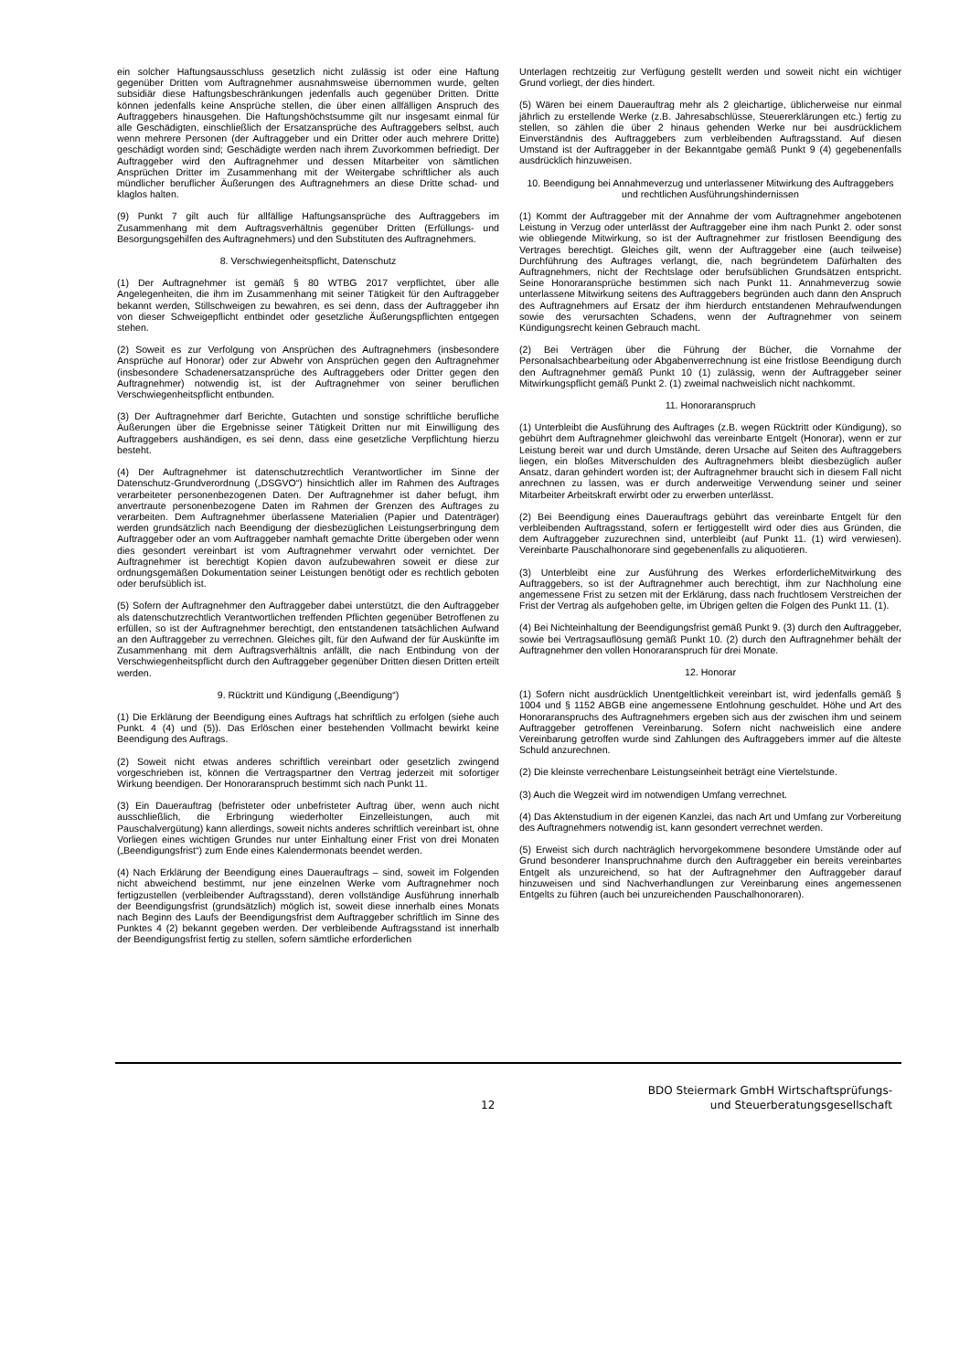ein solcher Haftungsausschluss gesetzlich nicht zulässig ist oder eine Haftung gegenüber Dritten vom Auftragnehmer ausnahmsweise übernommen wurde, gelten subsidiär diese Haftungsbeschränkungen jedenfalls auch gegenüber Dritten. Dritte können jedenfalls keine Ansprüche stellen, die über einen allfälligen Anspruch des Auftraggebers hinausgehen. Die Haftungshöchstsumme gilt nur insgesamt einmal für alle Geschädigten, einschließlich der Ersatzansprüche des Auftraggebers selbst, auch wenn mehrere Personen (der Auftraggeber und ein Dritter oder auch mehrere Dritte) geschädigt worden sind; Geschädigte werden nach ihrem Zuvorkommen befriedigt. Der Auftraggeber wird den Auftragnehmer und dessen Mitarbeiter von sämtlichen Ansprüchen Dritter im Zusammenhang mit der Weitergabe schriftlicher als auch mündlicher beruflicher Äußerungen des Auftragnehmers an diese Dritte schad- und klaglos halten.
(9) Punkt 7 gilt auch für allfällige Haftungsansprüche des Auftraggebers im Zusammenhang mit dem Auftragsverhältnis gegenüber Dritten (Erfüllungs- und Besorgungsgehilfen des Auftragnehmers) und den Substituten des Auftragnehmers.
8. Verschwiegenheitspflicht, Datenschutz
(1) Der Auftragnehmer ist gemäß § 80 WTBG 2017 verpflichtet, über alle Angelegenheiten, die ihm im Zusammenhang mit seiner Tätigkeit für den Auftraggeber bekannt werden, Stillschweigen zu bewahren, es sei denn, dass der Auftraggeber ihn von dieser Schweigepflicht entbindet oder gesetzliche Äußerungspflichten entgegen stehen.
(2) Soweit es zur Verfolgung von Ansprüchen des Auftragnehmers (insbesondere Ansprüche auf Honorar) oder zur Abwehr von Ansprüchen gegen den Auftragnehmer (insbesondere Schadenersatzansprüche des Auftraggebers oder Dritter gegen den Auftragnehmer) notwendig ist, ist der Auftragnehmer von seiner beruflichen Verschwiegenheitspflicht entbunden.
(3) Der Auftragnehmer darf Berichte, Gutachten und sonstige schriftliche berufliche Äußerungen über die Ergebnisse seiner Tätigkeit Dritten nur mit Einwilligung des Auftraggebers aushändigen, es sei denn, dass eine gesetzliche Verpflichtung hierzu besteht.
(4) Der Auftragnehmer ist datenschutzrechtlich Verantwortlicher im Sinne der Datenschutz-Grundverordnung („DSGVO“) hinsichtlich aller im Rahmen des Auftrages verarbeiteter personenbezogenen Daten. Der Auftragnehmer ist daher befugt, ihm anvertraute personenbezogene Daten im Rahmen der Grenzen des Auftrages zu verarbeiten. Dem Auftragnehmer überlassene Materialien (Papier und Datenträger) werden grundsätzlich nach Beendigung der diesbezüglichen Leistungserbringung dem Auftraggeber oder an vom Auftraggeber namhaft gemachte Dritte übergeben oder wenn dies gesondert vereinbart ist vom Auftragnehmer verwahrt oder vernichtet. Der Auftragnehmer ist berechtigt Kopien davon aufzubewahren soweit er diese zur ordnungsgemäßen Dokumentation seiner Leistungen benötigt oder es rechtlich geboten oder berufsüblich ist.
(5) Sofern der Auftragnehmer den Auftraggeber dabei unterstützt, die den Auftraggeber als datenschutzrechtlich Verantwortlichen treffenden Pflichten gegenüber Betroffenen zu erfüllen, so ist der Auftragnehmer berechtigt, den entstandenen tatsächlichen Aufwand an den Auftraggeber zu verrechnen. Gleiches gilt, für den Aufwand der für Auskünfte im Zusammenhang mit dem Auftragsverhältnis anfällt, die nach Entbindung von der Verschwiegenheitspflicht durch den Auftraggeber gegenüber Dritten diesen Dritten erteilt werden.
9. Rücktritt und Kündigung („Beendigung“)
(1) Die Erklärung der Beendigung eines Auftrags hat schriftlich zu erfolgen (siehe auch Punkt. 4 (4) und (5)). Das Erlöschen einer bestehenden Vollmacht bewirkt keine Beendigung des Auftrags.
(2) Soweit nicht etwas anderes schriftlich vereinbart oder gesetzlich zwingend vorgeschrieben ist, können die Vertragspartner den Vertrag jederzeit mit sofortiger Wirkung beendigen. Der Honoraranspruch bestimmt sich nach Punkt 11.
(3) Ein Dauerauftrag (befristeter oder unbefristeter Auftrag über, wenn auch nicht ausschließlich, die Erbringung wiederholter Einzelleistungen, auch mit Pauschalvergütung) kann allerdings, soweit nichts anderes schriftlich vereinbart ist, ohne Vorliegen eines wichtigen Grundes nur unter Einhaltung einer Frist von drei Monaten („Beendigungsfrist“) zum Ende eines Kalendermonats beendet werden.
(4) Nach Erklärung der Beendigung eines Dauerauftrags – sind, soweit im Folgenden nicht abweichend bestimmt, nur jene einzelnen Werke vom Auftragnehmer noch fertigzustellen (verbleibender Auftragsstand), deren vollständige Ausführung innerhalb der Beendigungsfrist (grundsätzlich) möglich ist, soweit diese innerhalb eines Monats nach Beginn des Laufs der Beendigungsfrist dem Auftraggeber schriftlich im Sinne des Punktes 4 (2) bekannt gegeben werden. Der verbleibende Auftragsstand ist innerhalb der Beendigungsfrist fertig zu stellen, sofern sämtliche erforderlichen
Unterlagen rechtzeitig zur Verfügung gestellt werden und soweit nicht ein wichtiger Grund vorliegt, der dies hindert.
(5) Wären bei einem Dauerauftrag mehr als 2 gleichartige, üblicherweise nur einmal jährlich zu erstellende Werke (z.B. Jahresabschlüsse, Steuererklärungen etc.) fertig zu stellen, so zählen die über 2 hinaus gehenden Werke nur bei ausdrücklichem Einverständnis des Auftraggebers zum verbleibenden Auftragsstand. Auf diesen Umstand ist der Auftraggeber in der Bekanntgabe gemäß Punkt 9 (4) gegebenenfalls ausdrücklich hinzuweisen.
10. Beendigung bei Annahmeverzug und unterlassener Mitwirkung des Auftraggebers und rechtlichen Ausführungshindernissen
(1) Kommt der Auftraggeber mit der Annahme der vom Auftragnehmer angebotenen Leistung in Verzug oder unterlässt der Auftraggeber eine ihm nach Punkt 2. oder sonst wie obliegende Mitwirkung, so ist der Auftragnehmer zur fristlosen Beendigung des Vertrages berechtigt. Gleiches gilt, wenn der Auftraggeber eine (auch teilweise) Durchführung des Auftrages verlangt, die, nach begründetem Dafürhalten des Auftragnehmers, nicht der Rechtslage oder berufsüblichen Grundsätzen entspricht. Seine Honoraransprüche bestimmen sich nach Punkt 11. Annahmeverzug sowie unterlassene Mitwirkung seitens des Auftraggebers begründen auch dann den Anspruch des Auftragnehmers auf Ersatz der ihm hierdurch entstandenen Mehraufwendungen sowie des verursachten Schadens, wenn der Auftragnehmer von seinem Kündigungsrecht keinen Gebrauch macht.
(2) Bei Verträgen über die Führung der Bücher, die Vornahme der Personalsachbearbeitung oder Abgabenverrechnung ist eine fristlose Beendigung durch den Auftragnehmer gemäß Punkt 10 (1) zulässig, wenn der Auftraggeber seiner Mitwirkungspflicht gemäß Punkt 2. (1) zweimal nachweislich nicht nachkommt.
11. Honoraranspruch
(1) Unterbleibt die Ausführung des Auftrages (z.B. wegen Rücktritt oder Kündigung), so gebührt dem Auftragnehmer gleichwohl das vereinbarte Entgelt (Honorar), wenn er zur Leistung bereit war und durch Umstände, deren Ursache auf Seiten des Auftraggebers liegen, ein bloßes Mitverschulden des Auftragnehmers bleibt diesbezüglich außer Ansatz, daran gehindert worden ist; der Auftragnehmer braucht sich in diesem Fall nicht anrechnen zu lassen, was er durch anderweitige Verwendung seiner und seiner Mitarbeiter Arbeitskraft erwirbt oder zu erwerben unterlässt.
(2) Bei Beendigung eines Dauerauftrags gebührt das vereinbarte Entgelt für den verbleibenden Auftragsstand, sofern er fertiggestellt wird oder dies aus Gründen, die dem Auftraggeber zuzurechnen sind, unterbleibt (auf Punkt 11. (1) wird verwiesen). Vereinbarte Pauschalhonorare sind gegebenenfalls zu aliquotieren.
(3) Unterbleibt eine zur Ausführung des Werkes erforderlicheMitwirkung des Auftraggebers, so ist der Auftragnehmer auch berechtigt, ihm zur Nachholung eine angemessene Frist zu setzen mit der Erklärung, dass nach fruchtlosem Verstreichen der Frist der Vertrag als aufgehoben gelte, im Übrigen gelten die Folgen des Punkt 11. (1).
(4) Bei Nichteinhaltung der Beendigungsfrist gemäß Punkt 9. (3) durch den Auftraggeber, sowie bei Vertragsauflösung gemäß Punkt 10. (2) durch den Auftragnehmer behält der Auftragnehmer den vollen Honoraranspruch für drei Monate.
12. Honorar
(1) Sofern nicht ausdrücklich Unentgeltlichkeit vereinbart ist, wird jedenfalls gemäß § 1004 und § 1152 ABGB eine angemessene Entlohnung geschuldet. Höhe und Art des Honoraranspruchs des Auftragnehmers ergeben sich aus der zwischen ihm und seinem Auftraggeber getroffenen Vereinbarung. Sofern nicht nachweislich eine andere Vereinbarung getroffen wurde sind Zahlungen des Auftraggebers immer auf die älteste Schuld anzurechnen.
(2) Die kleinste verrechenbare Leistungseinheit beträgt eine Viertelstunde.
(3) Auch die Wegzeit wird im notwendigen Umfang verrechnet.
(4) Das Aktenstudium in der eigenen Kanzlei, das nach Art und Umfang zur Vorbereitung des Auftragnehmers notwendig ist, kann gesondert verrechnet werden.
(5) Erweist sich durch nachträglich hervorgekommene besondere Umstände oder auf Grund besonderer Inanspruchnahme durch den Auftraggeber ein bereits vereinbartes Entgelt als unzureichend, so hat der Auftragnehmer den Auftraggeber darauf hinzuweisen und sind Nachverhandlungen zur Vereinbarung eines angemessenen Entgelts zu führen (auch bei unzureichenden Pauschalhonoraren).
12
BDO Steiermark GmbH Wirtschaftsprüfungs-
und Steuerberatungsgesellschaft